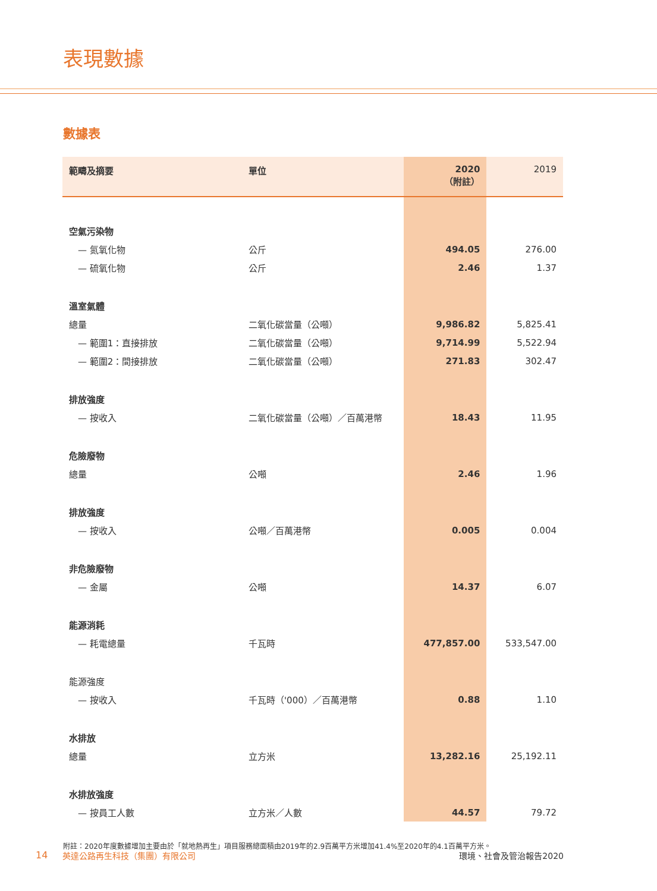表現數據
數據表
| 範疇及摘要 | 單位 | 2020 （附註） | 2019 |
| --- | --- | --- | --- |
| 空氣污染物 | | | |
| — 氮氧化物 | 公斤 | 494.05 | 276.00 |
| — 硫氧化物 | 公斤 | 2.46 | 1.37 |
| 溫室氣體 | | | |
| 總量 | 二氧化碳當量（公噸） | 9,986.82 | 5,825.41 |
| — 範圍1：直接排放 | 二氧化碳當量（公噸） | 9,714.99 | 5,522.94 |
| — 範圍2：間接排放 | 二氧化碳當量（公噸） | 271.83 | 302.47 |
| 排放強度 | | | |
| — 按收入 | 二氧化碳當量（公噸）／百萬港幣 | 18.43 | 11.95 |
| 危險廢物 | | | |
| 總量 | 公噸 | 2.46 | 1.96 |
| 排放強度 | | | |
| — 按收入 | 公噸／百萬港幣 | 0.005 | 0.004 |
| 非危險廢物 | | | |
| — 金屬 | 公噸 | 14.37 | 6.07 |
| 能源消耗 | | | |
| — 耗電總量 | 千瓦時 | 477,857.00 | 533,547.00 |
| 能源強度 | | | |
| — 按收入 | 千瓦時（'000）／百萬港幣 | 0.88 | 1.10 |
| 水排放 | | | |
| 總量 | 立方米 | 13,282.16 | 25,192.11 |
| 水排放強度 | | | |
| — 按員工人數 | 立方米／人數 | 44.57 | 79.72 |
附註：2020年度數據增加主要由於「就地熱再生」項目服務總面積由2019年的2.9百萬平方米增加41.4%至2020年的4.1百萬平方米。
14 英達公路再生科技（集團）有限公司 環境、社會及管治報告2020